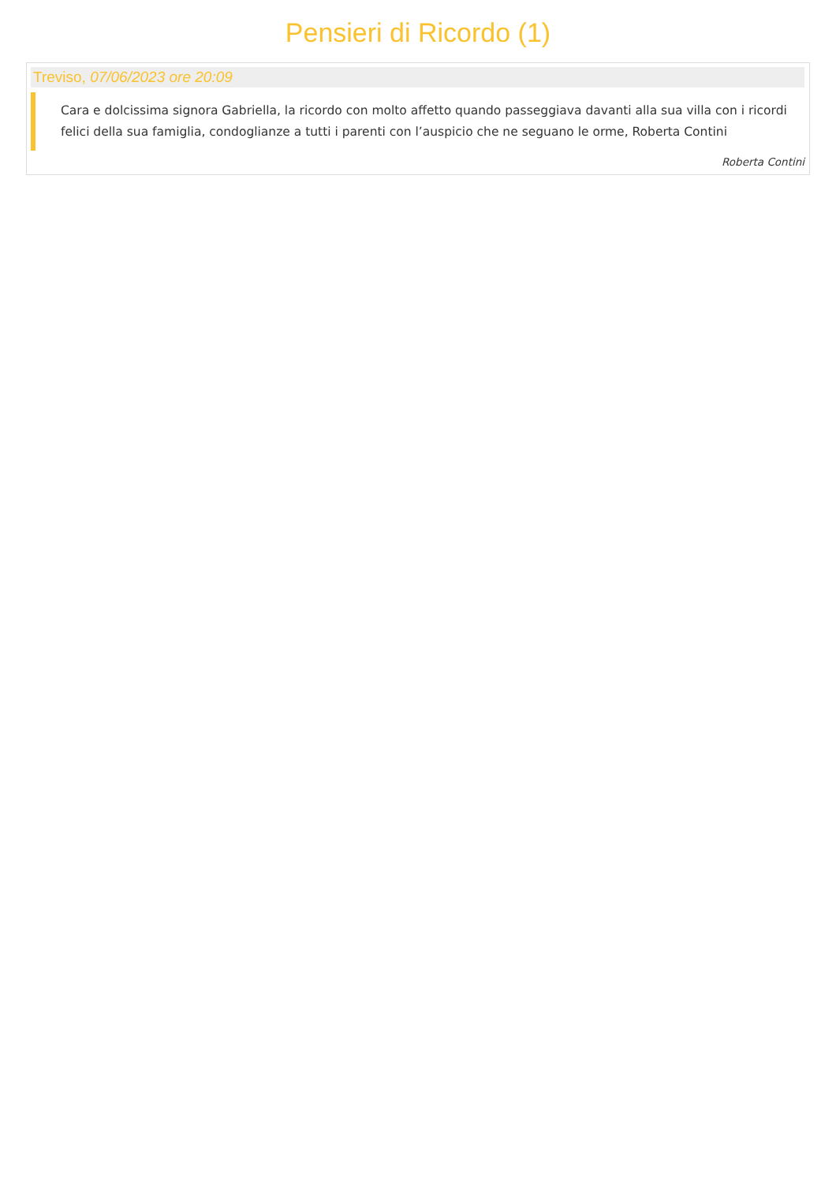Pensieri di Ricordo (1)
Treviso, 07/06/2023 ore 20:09
Cara e dolcissima signora Gabriella, la ricordo con molto affetto quando passeggiava davanti alla sua villa con i ricordi felici della sua famiglia, condoglianze a tutti i parenti con l’auspicio che ne seguano le orme, Roberta Contini
Roberta Contini